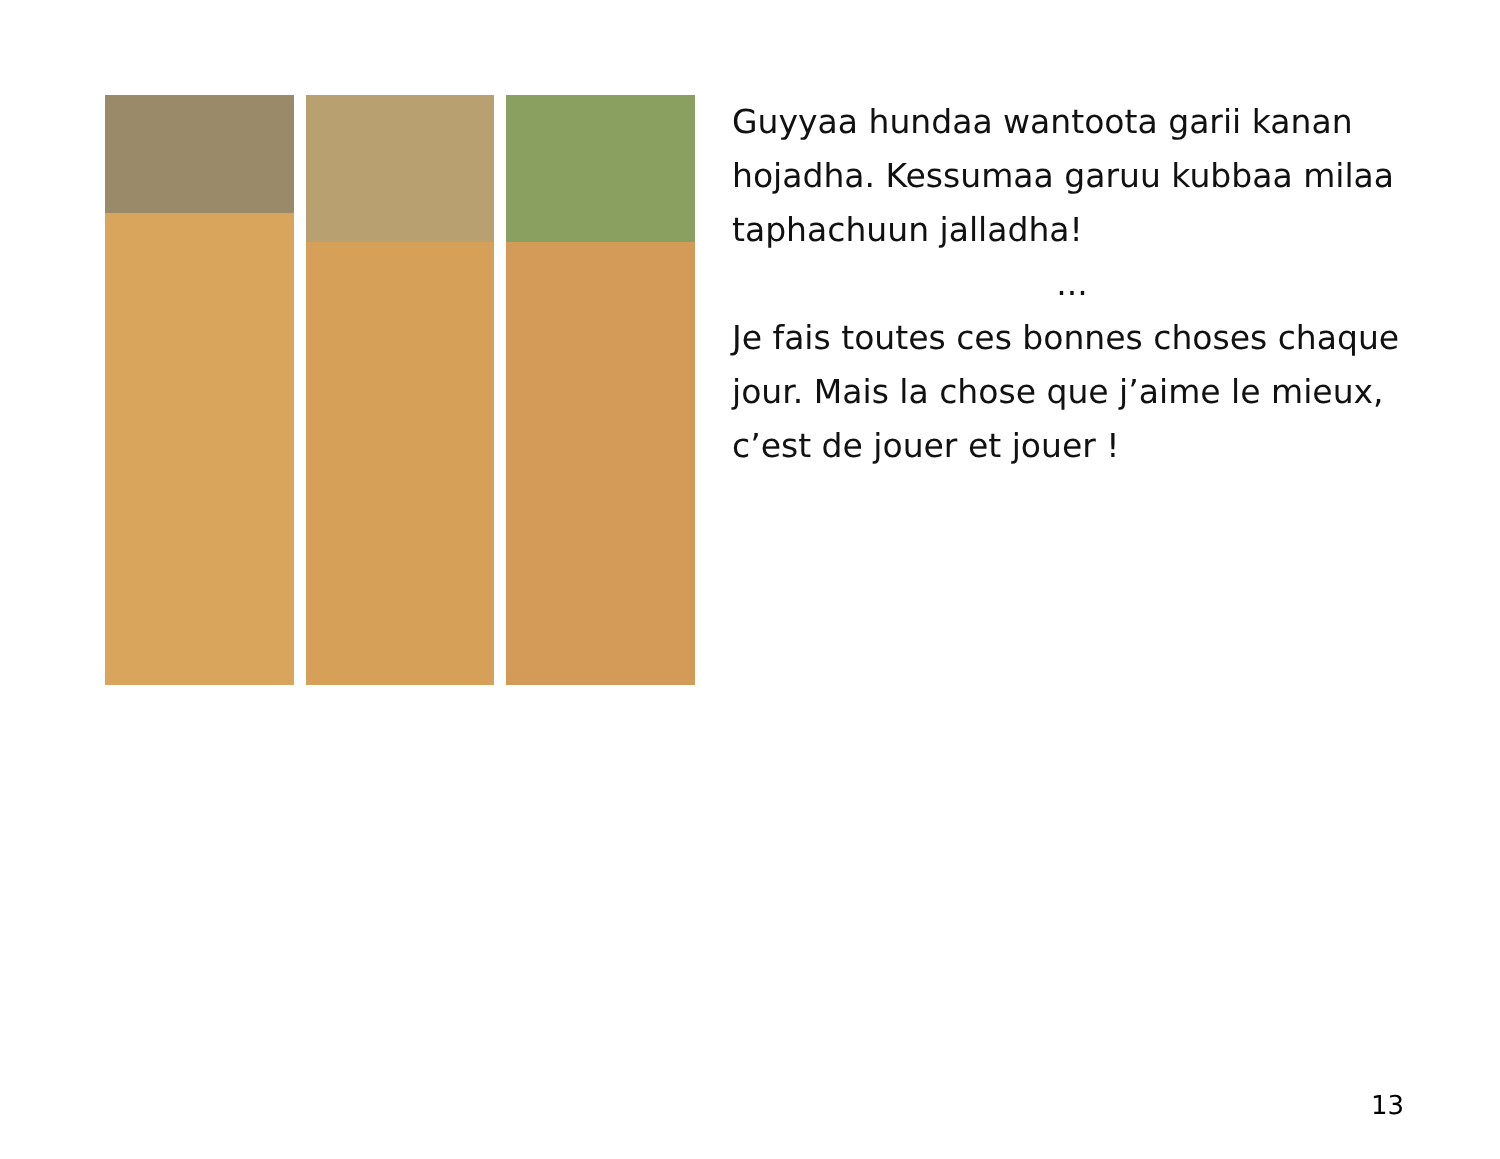Guyyaa hundaa wantoota garii kanan hojadha. Kessumaa garuu kubbaa milaa taphachuun jalladha!
...
Je fais toutes ces bonnes choses chaque jour. Mais la chose que j’aime le mieux, c’est de jouer et jouer !
13